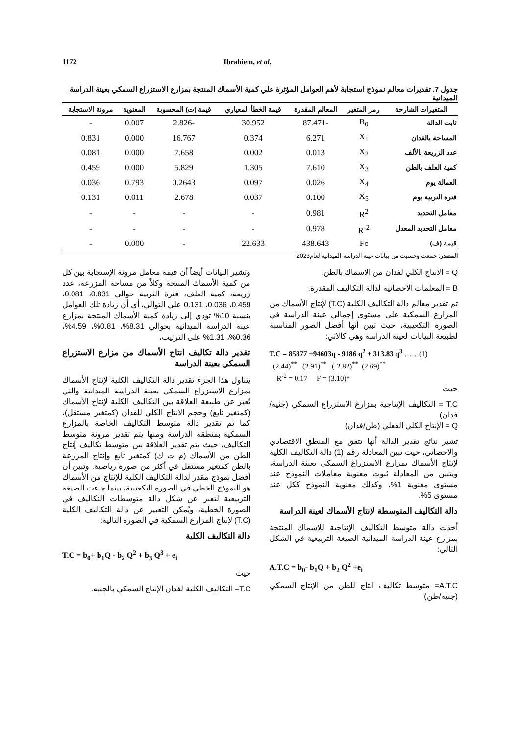1172 Ibrahiem, et al.
جدول 7. تقديرات معالم نموذج استجابة لأهم العوامل المؤثرة علي كمية الأسماك المنتجة بمزارع الاستزراع السمكي بعينة الدراسة الميدانية
| المتغيرات الشارحة | رمز المتغير | المعالم المقدرة | قيمة الخطأ المعياري | قيمة (ت) المحسوبة | المعنوية | مرونة الاستجابة |
| --- | --- | --- | --- | --- | --- | --- |
| ثابت الدالة | B<sub>0</sub> | -87.471 | 30.952 | -2.826 | 0.007 | - |
| المساحة بالفدان | X<sub>1</sub> | 6.271 | 0.374 | 16.767 | 0.000 | 0.831 |
| عدد الزريعة بالألف | X<sub>2</sub> | 0.013 | 0.002 | 7.658 | 0.000 | 0.081 |
| كمية العلف بالطن | X<sub>3</sub> | 7.610 | 1.305 | 5.829 | 0.000 | 0.459 |
| العمالة يوم | X<sub>4</sub> | 0.026 | 0.097 | 0.2643 | 0.793 | 0.036 |
| فترة التربية يوم | X<sub>5</sub> | 0.100 | 0.037 | 2.678 | 0.011 | 0.131 |
| معامل التحديد | R<sup>2</sup> | 0.981 | - | - | - | - |
| معامل التحديد المعدل | R<sup>-2</sup> | 0.978 | - | - | - | - |
| قيمة (ف) | Fc | 438.643 | 22.633 | - | 0.000 | - |
المصدر: جمعت وحسبت من بيانات عينة الدراسة الميدانية لعام2023.
Q = الانتاج الكلي لفدان من الاسماك بالطن.
B = المعلمات الاحصائية لدالة التكاليف المقدرة.
تم تقدير معالم دالة التكاليف الكلية (T.C) لإنتاج الأسماك من المزارع السمكية على مستوى إجمالي عينة الدراسة في الصورة التكعيبية، حيث تبين أنها أفضل الصور المناسبة لطبيعة البيانات لعينة الدراسة وهي كالاتي:
T.C = 85877 +94603q - 9186 q<sup>2</sup> + 313.83 q<sup>3</sup> ……(1)
(2.44)<sup>**</sup> (2.91)<sup>**</sup> (-2.82)<sup>**</sup> (2.69)<sup>**</sup>
R<sup>-2</sup> = 0.17 F = (3.10)*
حيث
T.C = التكاليف الإنتاجية بمزارع الاستزراع السمكي (جنية/فدان)
Q = الإنتاج الكلي الفعلي (طن/فدان)
تشير نتائج تقدير الدالة أنها تتفق مع المنطق الاقتصادي والاحصائي، حيث تبين المعادلة رقم (1) دالة التكاليف الكلية لإنتاج الأسماك بمزارع الاستزراع السمكي بعينة الدراسة، ويتبين من المعادلة ثبوت معنوية معاملات النموذج عند مستوى معنوية 1%، وكذلك معنوية النموذج ككل عند مستوى 5%.
دالة التكاليف المتوسطة لإنتاج الأسماك لعينة الدراسة
أخذت دالة متوسط التكاليف الإنتاجية للاسماك المنتجة بمزارع عينة الدراسة الميدانية الصيغة التربيعية في الشكل التالي:
A.T.C = b<sub>0</sub>- b<sub>1</sub>Q + b<sub>2</sub> Q<sup>2</sup> +e<sub>i</sub>
A.T.C= متوسط تكاليف انتاج للطن من الإنتاج السمكي (جنية/طن)
وتشير البيانات أيضاً أن قيمة معامل مرونة الإستجابة بين كل من كمية الأسماك المنتجة وكلاً من مساحة المزرعة، عدد زريعة، كمية العلف، فترة التربية حوالي 0.831، 0.081، 0.459، 0.036، 0.131 علي التوالي، أي أن زيادة تلك العوامل بنسبة 10% تؤدي إلى زيادة كمية الأسماك المنتجة بمزارع عينة الدراسة الميدانية بحوالي 8.31%، 0.81%، 4.59%، 0.36%، 1.31% على الترتيب،
تقدير دالة تكاليف انتاج الأسماك من مزارع الاستزراع السمكي بعينة الدراسة
يتناول هذا الجزء تقدير دالة التكاليف الكلية لإنتاج الأسماك بمزارع الاستزراع السمكي بعينة الدراسة الميدانية والتي تُعبر عن طبيعة العلاقة بين التكاليف الكلية لإنتاج الأسماك (كمتغير تابع) وحجم الانتاج الكلي للفدان (كمتغير مستقل)، كما تم تقدير دالة متوسط التكاليف الخاصة بالمزارع السمكية بمنطقة الدراسة ومنها يتم تقدير مرونة متوسط التكاليف، حيث يتم تقدير العلاقة بين متوسط تكاليف إنتاج الطن من الأسماك (م ت ك) كمتغير تابع وإنتاج المزرعة بالطن كمتغير مستقل في أكثر من صورة رياضية. وتبين أن أفضل نموذج مقدر لدالة التكاليف الكلية للإنتاج من الأسماك هو النموذج الخطي في الصورة التكعيبية، بينما جاءت الصيغة التربيعية لتعبر عن شكل دالة متوسطات التكاليف في الصورة الخطية، ويُمكن التعبير عن دالة التكاليف الكلية (T.C) لإنتاج المزارع السمكية في الصورة التالية:
دالة التكاليف الكلية
T.C = b<sub>0</sub>+ b<sub>1</sub>Q - b<sub>2</sub> Q<sup>2</sup> + b<sub>3</sub> Q<sup>3</sup> + e<sub>i</sub>
حيث
T.C= التكاليف الكلية لفدان الإنتاج السمكي بالجنيه.